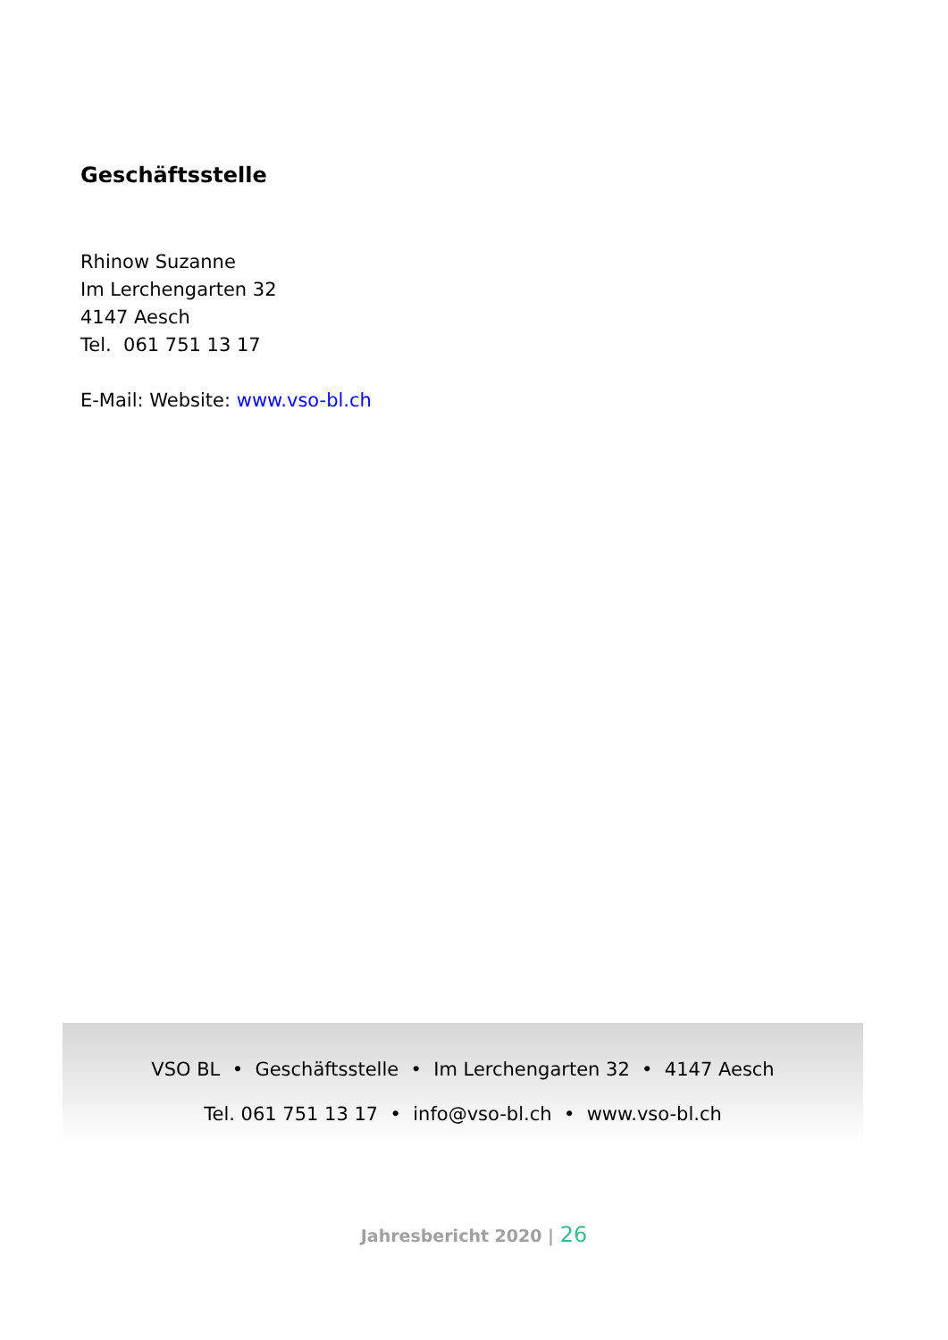Geschäftsstelle
Rhinow Suzanne
Im Lerchengarten 32
4147 Aesch
Tel. 061 751 13 17
E-Mail: Website: www.vso-bl.ch
VSO BL • Geschäftsstelle • Im Lerchengarten 32 • 4147 Aesch
Tel. 061 751 13 17 • info@vso-bl.ch • www.vso-bl.ch
Jahresbericht 2020 | 26